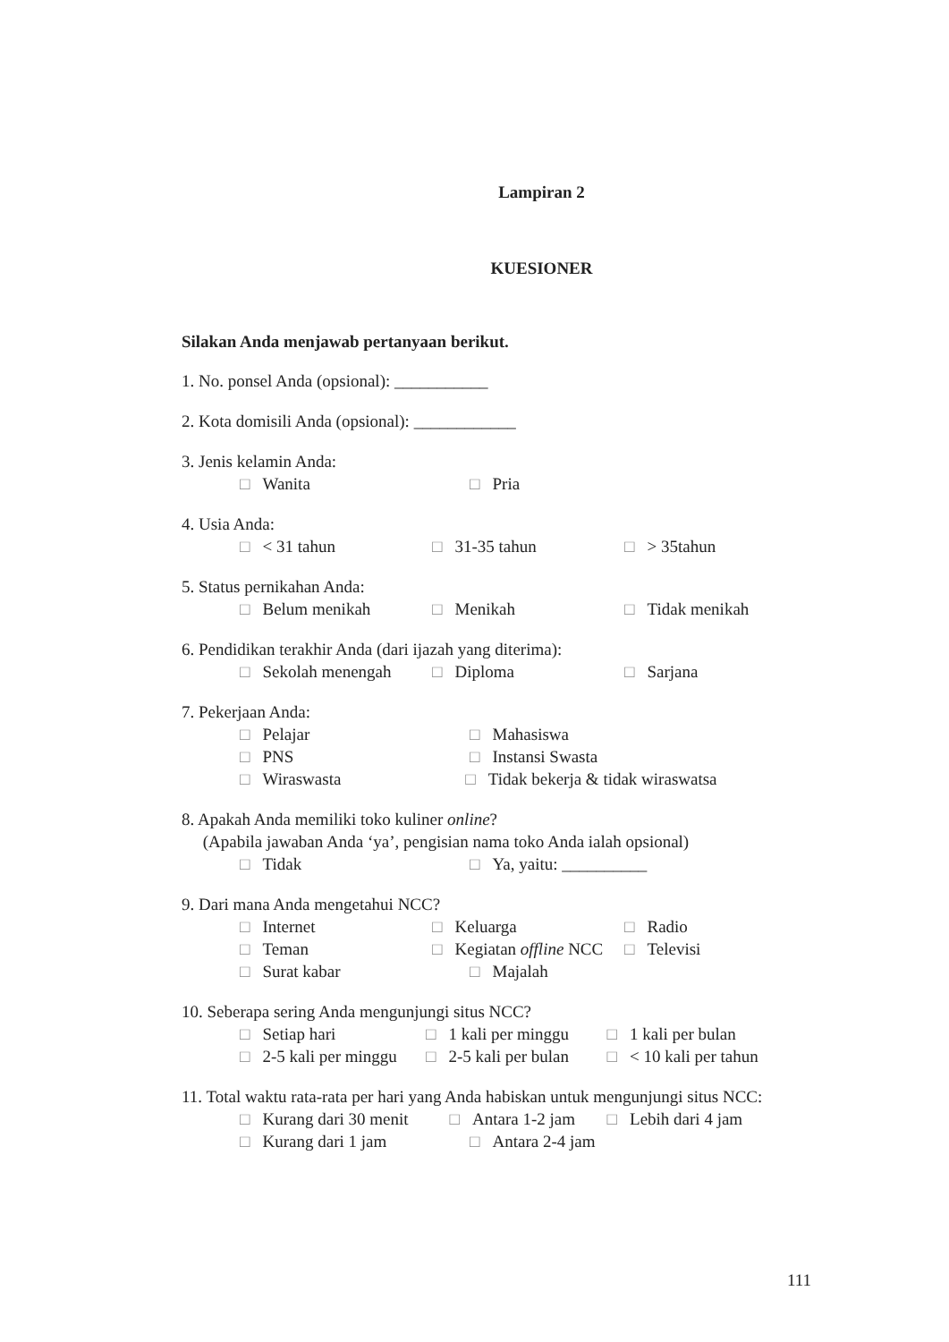Lampiran 2
KUESIONER
Silakan Anda menjawab pertanyaan berikut.
1. No. ponsel Anda (opsional): ___________
2. Kota domisili Anda (opsional): ____________
3. Jenis kelamin Anda:
□ Wanita □ Pria
4. Usia Anda:
□ < 31 tahun □ 31-35 tahun □ > 35tahun
5. Status pernikahan Anda:
□ Belum menikah □ Menikah □ Tidak menikah
6. Pendidikan terakhir Anda (dari ijazah yang diterima):
□ Sekolah menengah □ Diploma □ Sarjana
7. Pekerjaan Anda:
□ Pelajar □ Mahasiswa
□ PNS □ Instansi Swasta
□ Wiraswasta □ Tidak bekerja & tidak wiraswatsa
8. Apakah Anda memiliki toko kuliner online?
(Apabila jawaban Anda ‘ya’, pengisian nama toko Anda ialah opsional)
□ Tidak □ Ya, yaitu: __________
9. Dari mana Anda mengetahui NCC?
□ Internet □ Keluarga □ Radio
□ Teman □ Kegiatan offline NCC □ Televisi
□ Surat kabar □ Majalah
10. Seberapa sering Anda mengunjungi situs NCC?
□ Setiap hari □ 1 kali per minggu □ 1 kali per bulan
□ 2-5 kali per minggu □ 2-5 kali per bulan □ < 10 kali per tahun
11. Total waktu rata-rata per hari yang Anda habiskan untuk mengunjungi situs NCC:
□ Kurang dari 30 menit □ Antara 1-2 jam □ Lebih dari 4 jam
□ Kurang dari 1 jam □ Antara 2-4 jam
111